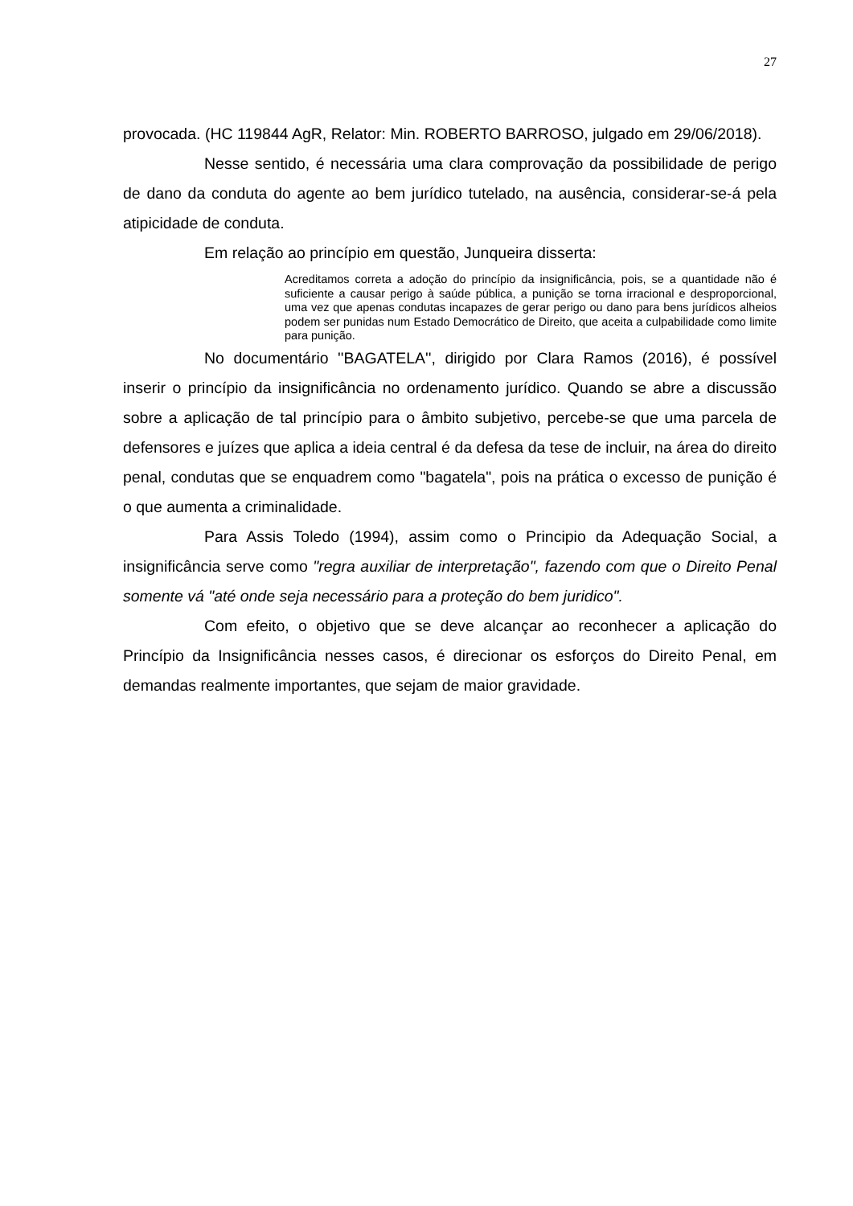27
provocada. (HC 119844 AgR, Relator: Min. ROBERTO BARROSO, julgado em 29/06/2018).
Nesse sentido, é necessária uma clara comprovação da possibilidade de perigo de dano da conduta do agente ao bem jurídico tutelado, na ausência, considerar-se-á pela atipicidade de conduta.
Em relação ao princípio em questão, Junqueira disserta:
Acreditamos correta a adoção do princípio da insignificância, pois, se a quantidade não é suficiente a causar perigo à saúde pública, a punição se torna irracional e desproporcional, uma vez que apenas condutas incapazes de gerar perigo ou dano para bens jurídicos alheios podem ser punidas num Estado Democrático de Direito, que aceita a culpabilidade como limite para punição.
No documentário ''BAGATELA'', dirigido por Clara Ramos (2016), é possível inserir o princípio da insignificância no ordenamento jurídico. Quando se abre a discussão sobre a aplicação de tal princípio para o âmbito subjetivo, percebe-se que uma parcela de defensores e juízes que aplica a ideia central é da defesa da tese de incluir, na área do direito penal, condutas que se enquadrem como "bagatela", pois na prática o excesso de punição é o que aumenta a criminalidade.
Para Assis Toledo (1994), assim como o Principio da Adequação Social, a insignificância serve como "regra auxiliar de interpretação", fazendo com que o Direito Penal somente vá "até onde seja necessário para a proteção do bem juridico".
Com efeito, o objetivo que se deve alcançar ao reconhecer a aplicação do Princípio da Insignificância nesses casos, é direcionar os esforços do Direito Penal, em demandas realmente importantes, que sejam de maior gravidade.